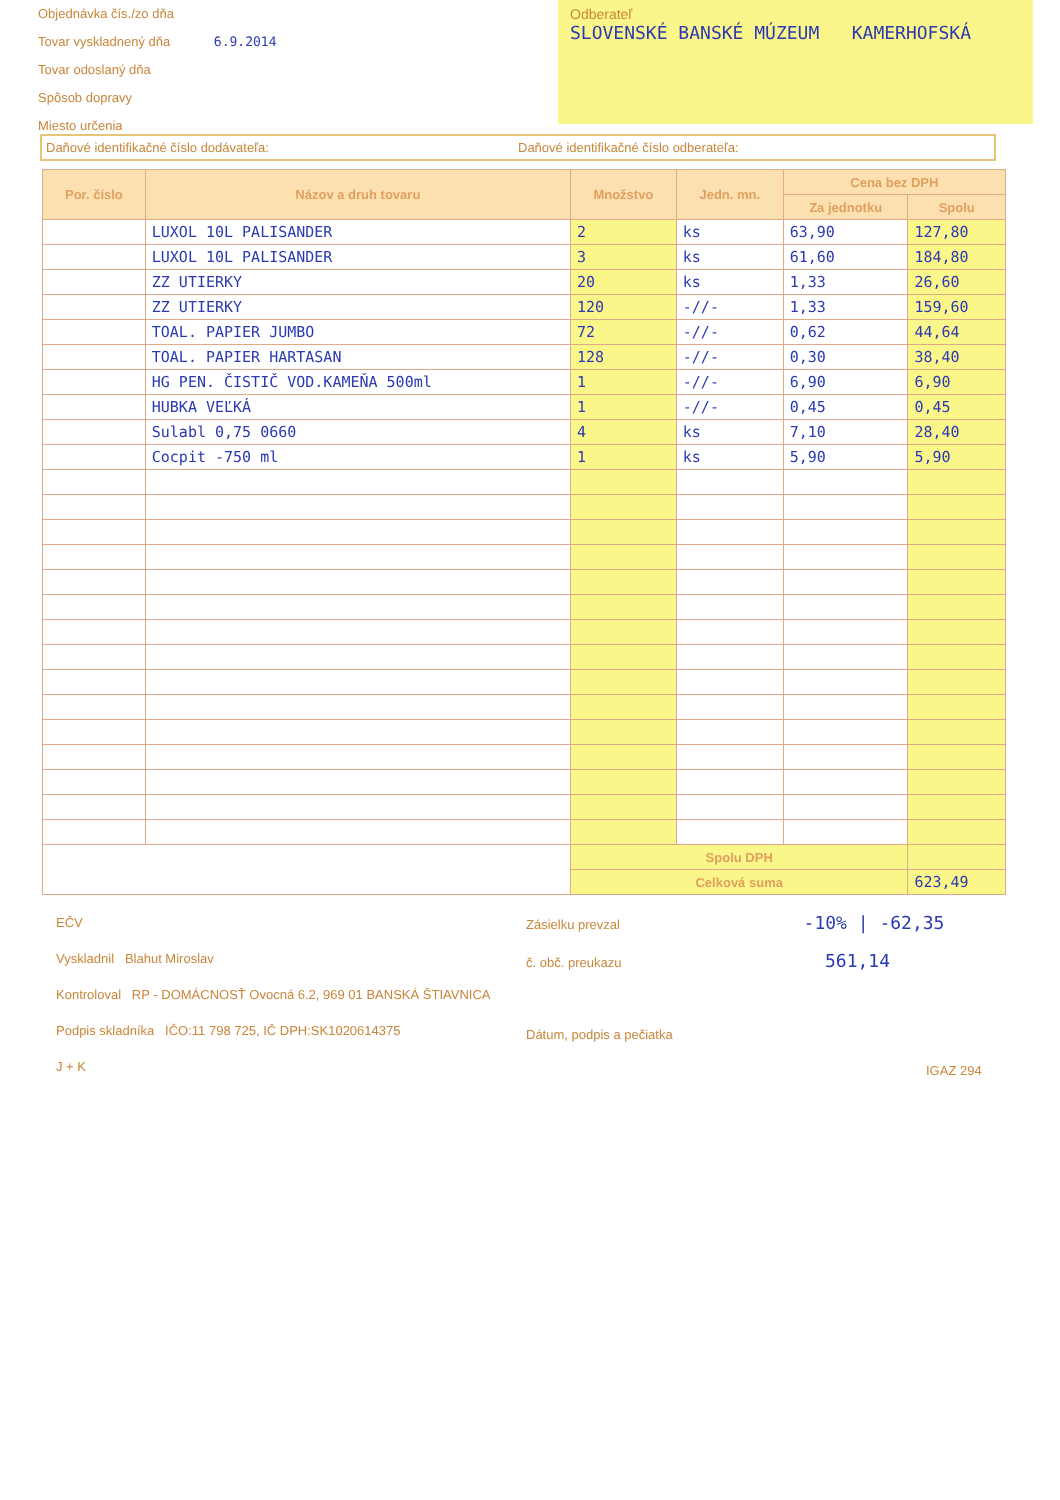Objednávka čís./zo dňa
Tovar vyskladnený dňa 6.9.2014
Tovar odoslaný dňa
Spôsob dopravy
Miesto určenia
Odberateľ
SLOVENSKÉ BANSKÉ MÚZEUM KAMERHOFSKÁ
Daňové identifikačné číslo dodávateľa:
Daňové identifikačné číslo odberateľa:
| Por. číslo | Názov a druh tovaru | Množstvo | Jedn. mn. | Cena bez DPH | |
| --- | --- | --- | --- | --- | --- |
| | | | | Za jednotku | Spolu |
| | LUXOL 10L PALISANDER | 2 | ks | 63,90 | 127,80 |
| | LUXOL 10L PALISANDER | 3 | ks | 61,60 | 184,80 |
| | ZZ UTIERKY | 20 | ks | 1,33 | 26,60 |
| | ZZ UTIERKY | 120 | -//- | 1,33 | 159,60 |
| | TOAL. PAPIER JUMBO | 72 | -//- | 0,62 | 44,64 |
| | TOAL. PAPIER HARTASAN | 128 | -//- | 0,30 | 38,40 |
| | HG PEN. ČISTIČ VOD.KAMEŇA 500ml | 1 | -//- | 6,90 | 6,90 |
| | HUBKA VEĽKÁ | 1 | -//- | 0,45 | 0,45 |
| | Sulabl 0,75 0660 | 4 | ks | 7,10 | 28,40 |
| | Cocpit -750 ml | 1 | ks | 5,90 | 5,90 |
| | | Spolu DPH | | | |
| | | Celková suma | | | 623,49 |
EČV
Vyskladnil Blahut Miroslav
Kontroloval RP - DOMÁCNOSŤ Ovocná 6.2, 969 01 BANSKÁ ŠTIAVNICA
Podpis skladníka IČO:11 798 725, IČ DPH:SK1020614375
J + K
Zásielku prevzal -10% | -62,35
č. obč. preukazu 561,14
Dátum, podpis a pečiatka
IGAZ 294